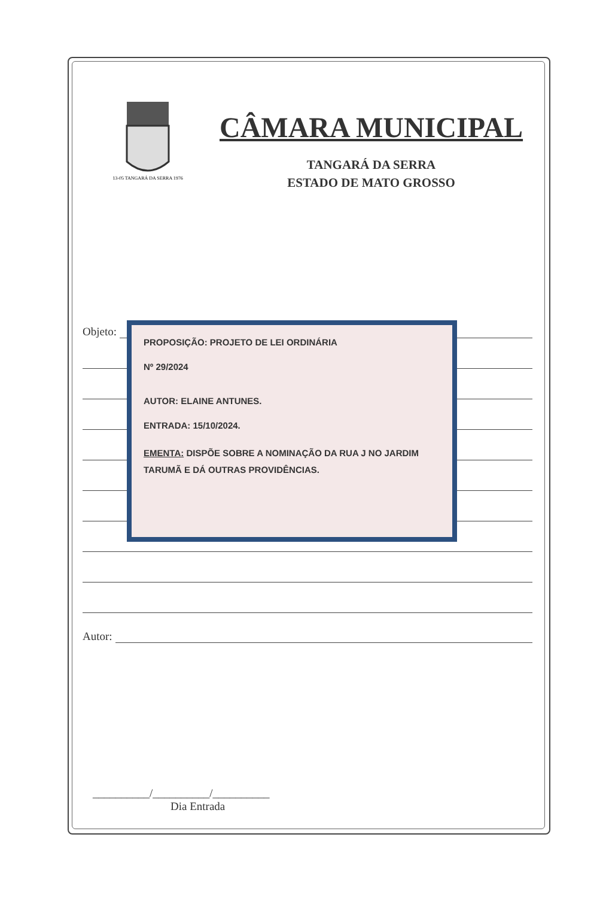13-05 TANGARÁ DA SERRA 1976
CÂMARA MUNICIPAL
TANGARÁ DA SERRA
ESTADO DE MATO GROSSO
Objeto:
Autor:
PROPOSIÇÃO: PROJETO DE LEI ORDINÁRIA
Nº 29/2024
AUTOR: ELAINE ANTUNES.
ENTRADA: 15/10/2024.
EMENTA: DISPÕE SOBRE A NOMINAÇÃO DA RUA J NO JARDIM TARUMÃ E DÁ OUTRAS PROVIDÊNCIAS.
__________/__________/__________
Dia Entrada